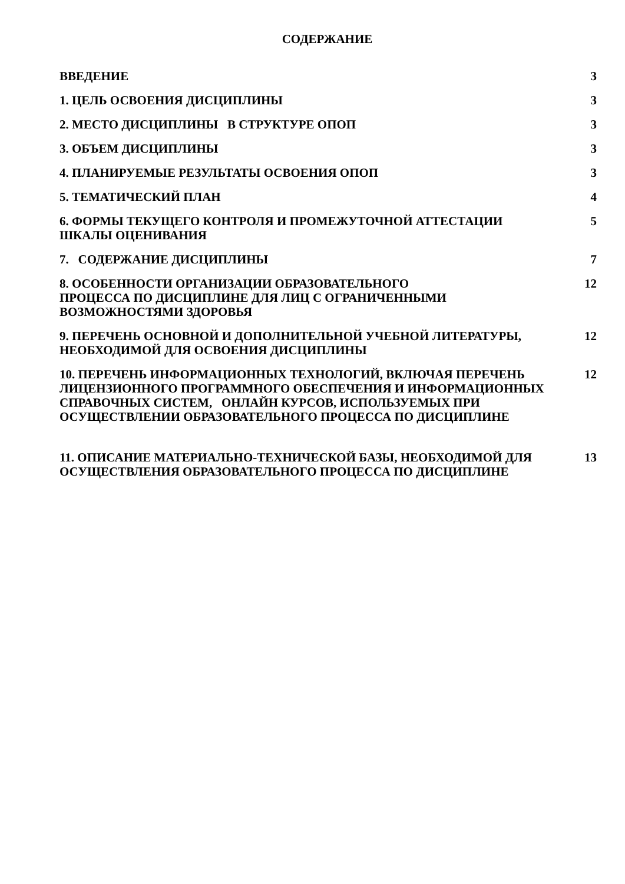СОДЕРЖАНИЕ
ВВЕДЕНИЕ 3
1. ЦЕЛЬ ОСВОЕНИЯ ДИСЦИПЛИНЫ 3
2. МЕСТО ДИСЦИПЛИНЫ В СТРУКТУРЕ ОПОП 3
3. ОБЪЕМ ДИСЦИПЛИНЫ 3
4. ПЛАНИРУЕМЫЕ РЕЗУЛЬТАТЫ ОСВОЕНИЯ ОПОП 3
5. ТЕМАТИЧЕСКИЙ ПЛАН 4
6. ФОРМЫ ТЕКУЩЕГО КОНТРОЛЯ И ПРОМЕЖУТОЧНОЙ АТТЕСТАЦИИ
ШКАЛЫ ОЦЕНИВАНИЯ
5
7. СОДЕРЖАНИЕ ДИСЦИПЛИНЫ 7
8. ОСОБЕННОСТИ ОРГАНИЗАЦИИ ОБРАЗОВАТЕЛЬНОГО
ПРОЦЕССА ПО ДИСЦИПЛИНЕ ДЛЯ ЛИЦ С ОГРАНИЧЕННЫМИ
ВОЗМОЖНОСТЯМИ ЗДОРОВЬЯ
12
9. ПЕРЕЧЕНЬ ОСНОВНОЙ И ДОПОЛНИТЕЛЬНОЙ УЧЕБНОЙ ЛИТЕРАТУРЫ,
НЕОБХОДИМОЙ ДЛЯ ОСВОЕНИЯ ДИСЦИПЛИНЫ
12
10. ПЕРЕЧЕНЬ ИНФОРМАЦИОННЫХ ТЕХНОЛОГИЙ, ВКЛЮЧАЯ ПЕРЕЧЕНЬ ЛИЦЕНЗИОННОГО ПРОГРАММНОГО ОБЕСПЕЧЕНИЯ И ИНФОРМАЦИОННЫХ СПРАВОЧНЫХ СИСТЕМ, ОНЛАЙН КУРСОВ, ИСПОЛЬЗУЕМЫХ ПРИ ОСУЩЕСТВЛЕНИИ ОБРАЗОВАТЕЛЬНОГО ПРОЦЕССА ПО ДИСЦИПЛИНЕ
12
11. ОПИСАНИЕ МАТЕРИАЛЬНО-ТЕХНИЧЕСКОЙ БАЗЫ, НЕОБХОДИМОЙ ДЛЯ ОСУЩЕСТВЛЕНИЯ ОБРАЗОВАТЕЛЬНОГО ПРОЦЕССА ПО ДИСЦИПЛИНЕ
13